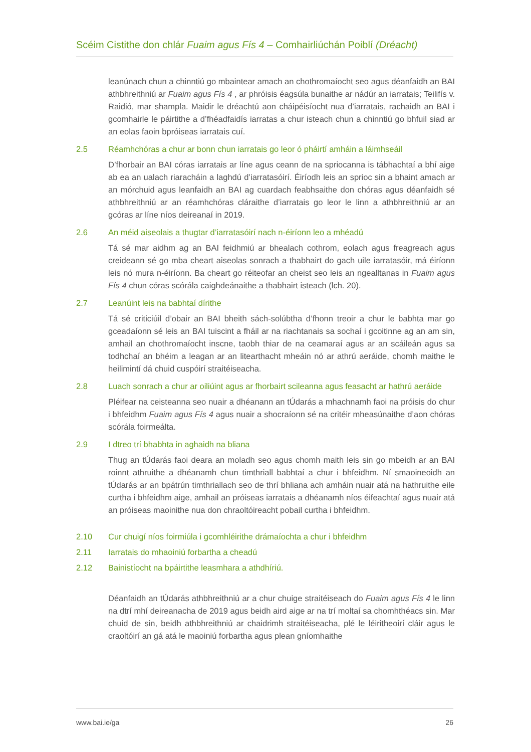Scéim Cistithe don chlár Fuaim agus Fís 4 – Comhairliúchán Poiblí (Dréacht)
leanúnach chun a chinntiú go mbaintear amach an chothromaíocht seo agus déanfaidh an BAI athbhreithniú ar Fuaim agus Fís 4 , ar phróisis éagsúla bunaithe ar nádúr an iarratais; Teilifís v. Raidió, mar shampla. Maidir le dréachtú aon cháipéisíocht nua d’iarratais, rachaidh an BAI i gcomhairle le páirtithe a d’fhéadfaidís iarratas a chur isteach chun a chinntiú go bhfuil siad ar an eolas faoin bpróiseas iarratais cuí.
2.5 Réamhchóras a chur ar bonn chun iarratais go leor ó pháirtí amháin a láimhseáil
D’fhorbair an BAI córas iarratais ar líne agus ceann de na spriocanna is tábhachtaí a bhí aige ab ea an ualach riaracháin a laghdú d’iarratasóirí. Éiríodh leis an sprioc sin a bhaint amach ar an mórchuid agus leanfaidh an BAI ag cuardach feabhsaithe don chóras agus déanfaidh sé athbhreithniú ar an réamhchóras cláraithe d’iarratais go leor le linn a athbhreithniú ar an gcóras ar líne níos deireanaí in 2019.
2.6 An méid aiseolais a thugtar d’iarratasóirí nach n-éiríonn leo a mhéadú
Tá sé mar aidhm ag an BAI feidhmiú ar bhealach cothrom, eolach agus freagreach agus creideann sé go mba cheart aiseolas sonrach a thabhairt do gach uile iarratasóir, má éiríonn leis nó mura n-éiríonn. Ba cheart go réiteofar an cheist seo leis an ngealltanas in Fuaim agus Fís 4 chun córas scórála caighdeánaithe a thabhairt isteach (lch. 20).
2.7 Leanúint leis na babhtaí dírithe
Tá sé criticiúil d’obair an BAI bheith sách-solúbtha d’fhonn treoir a chur le babhta mar go gceadaíonn sé leis an BAI tuiscint a fháil ar na riachtanais sa sochaí i gcoitinne ag an am sin, amhail an chothromaíocht inscne, taobh thiar de na ceamaraí agus ar an scáileán agus sa todhchaí an bhéim a leagan ar an litearthacht mheáin nó ar athrú aeráide, chomh maithe le heilimintí dá chuid cuspóirí straitéiseacha.
2.8 Luach sonrach a chur ar oiliúint agus ar fhorbairt scileanna agus feasacht ar hathrú aeráide
Pléifear na ceisteanna seo nuair a dhéanann an tÚdarás a mhachnamh faoi na próisis do chur i bhfeidhm Fuaim agus Fís 4 agus nuair a shocraíonn sé na critéir mheasúnaithe d’aon chóras scórála foirmeálta.
2.9 I dtreo trí bhabhta in aghaidh na bliana
Thug an tÚdarás faoi deara an moladh seo agus chomh maith leis sin go mbeidh ar an BAI roinnt athruithe a dhéanamh chun timthriall babhtaí a chur i bhfeidhm. Ní smaoineoidh an tÚdarás ar an bpátrún timthriallach seo de thrí bhliana ach amháin nuair atá na hathruithe eile curtha i bhfeidhm aige, amhail an próiseas iarratais a dhéanamh níos éifeachtaí agus nuair atá an próiseas maoinithe nua don chraoltóireacht pobail curtha i bhfeidhm.
2.10 Cur chuigí níos foirmiúla i gcomhléirithe drámaíochta a chur i bhfeidhm
2.11 Iarratais do mhaoiniú forbartha a cheadú
2.12 Bainistíocht na bpáirtithe leasmhara a athdhíriú.
Déanfaidh an tÚdarás athbhreithniú ar a chur chuige straitéiseach do Fuaim agus Fís 4 le linn na dtrí mhí deireanacha de 2019 agus beidh aird aige ar na trí moltaí sa chomhthéacs sin. Mar chuid de sin, beidh athbhreithniú ar chaidrimh straitéiseacha, plé le léiritheoirí cláir agus le craoltóirí an gá atá le maoiniú forbartha agus plean gníomhaithe
www.bai.ie/ga 26